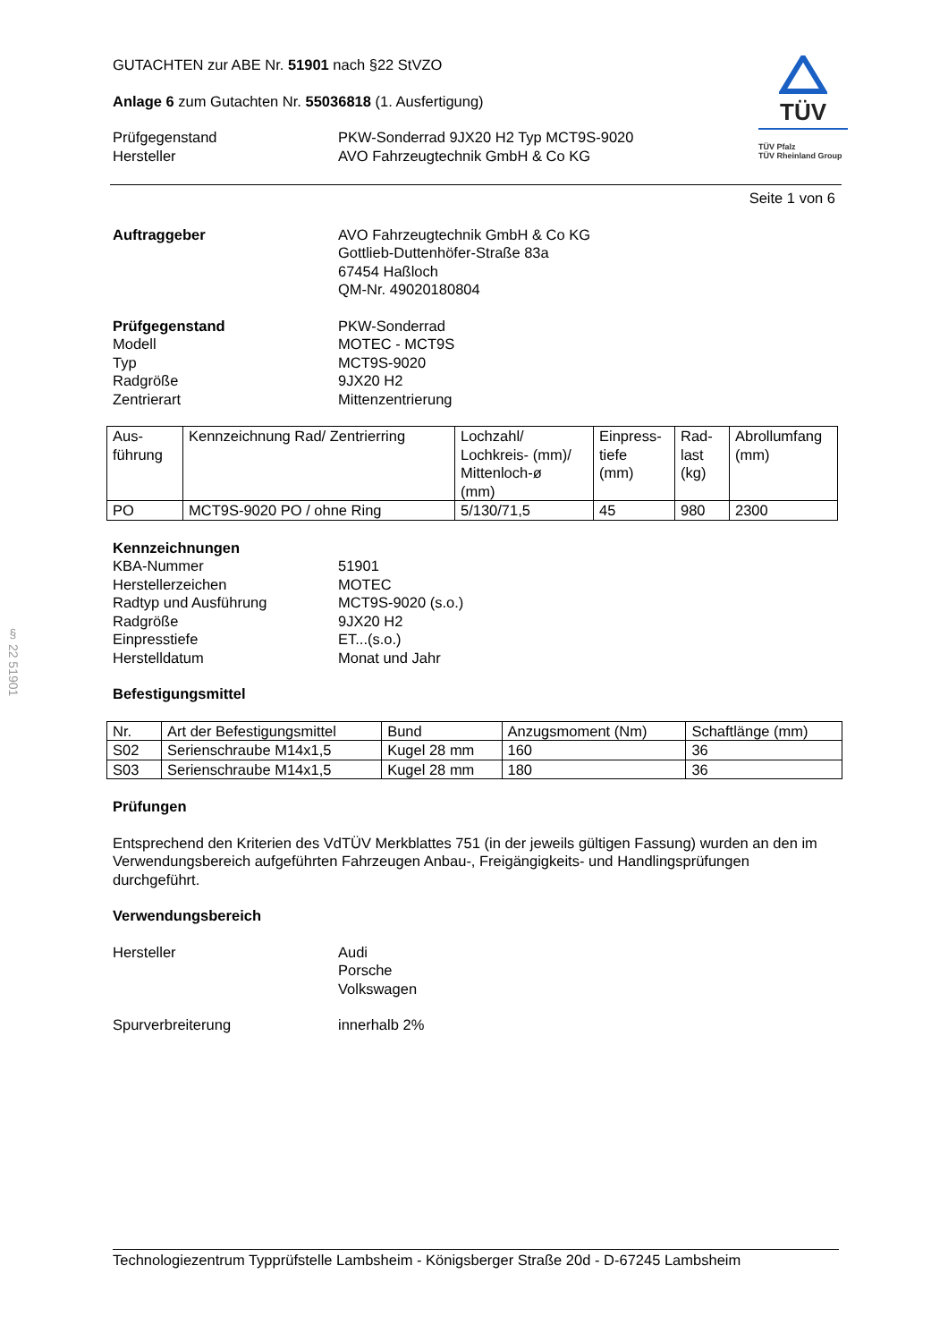§ 22 51901
GUTACHTEN zur ABE Nr. 51901 nach §22 StVZO
Anlage 6 zum Gutachten Nr. 55036818 (1. Ausfertigung)
Prüfgegenstand
Hersteller
PKW-Sonderrad 9JX20 H2 Typ MCT9S-9020
AVO Fahrzeugtechnik GmbH & Co KG
TÜV
TÜV Pfalz
TÜV Rheinland Group
Seite 1 von 6
Auftraggeber AVO Fahrzeugtechnik GmbH & Co KG
Gottlieb-Duttenhöfer-Straße 83a
67454 Haßloch
QM-Nr. 49020180804
Prüfgegenstand
Modell
Typ
Radgröße
Zentrierart
PKW-Sonderrad
MOTEC - MCT9S
MCT9S-9020
9JX20 H2
Mittenzentrierung
| Aus- führung | Kennzeichnung Rad/ Zentrierring | Lochzahl/ Lochkreis- (mm)/ Mittenloch-ø (mm) | Einpress- tiefe (mm) | Rad- last (kg) | Abrollumfang (mm) |
| --- | --- | --- | --- | --- | --- |
| PO | MCT9S-9020 PO / ohne Ring | 5/130/71,5 | 45 | 980 | 2300 |
Kennzeichnungen
KBA-Nummer
Herstellerzeichen
Radtyp und Ausführung
Radgröße
Einpresstiefe
Herstelldatum
51901
MOTEC
MCT9S-9020 (s.o.)
9JX20 H2
ET...(s.o.)
Monat und Jahr
Befestigungsmittel
| Nr. | Art der Befestigungsmittel | Bund | Anzugsmoment (Nm) | Schaftlänge (mm) |
| --- | --- | --- | --- | --- |
| S02 | Serienschraube M14x1,5 | Kugel 28 mm | 160 | 36 |
| S03 | Serienschraube M14x1,5 | Kugel 28 mm | 180 | 36 |
Prüfungen
Entsprechend den Kriterien des VdTÜV Merkblattes 751 (in der jeweils gültigen Fassung) wurden an den im Verwendungsbereich aufgeführten Fahrzeugen Anbau-, Freigängigkeits- und Handlingsprüfungen durchgeführt.
Verwendungsbereich
Hersteller Audi
Porsche
Volkswagen
Spurverbreiterung innerhalb 2%
Technologiezentrum Typprüfstelle Lambsheim - Königsberger Straße 20d - D-67245 Lambsheim